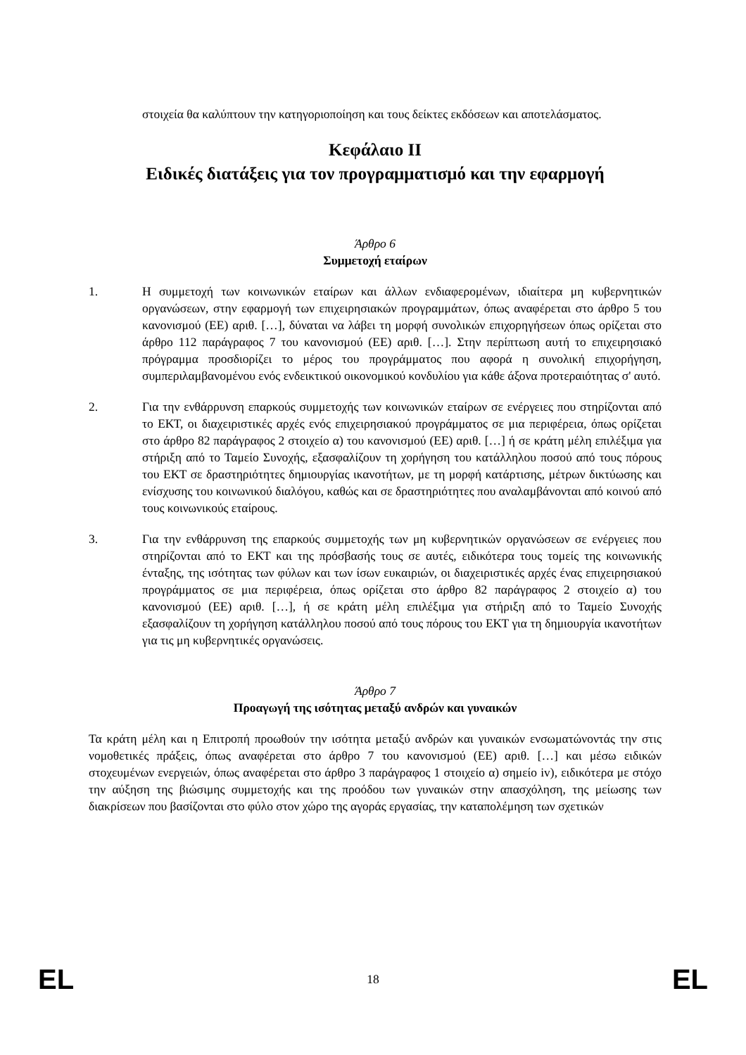στοιχεία θα καλύπτουν την κατηγοριοποίηση και τους δείκτες εκδόσεων και αποτελάσματος.
Κεφάλαιο II
Ειδικές διατάξεις για τον προγραμματισμό και την εφαρμογή
Άρθρο 6
Συμμετοχή εταίρων
1. Η συμμετοχή των κοινωνικών εταίρων και άλλων ενδιαφερομένων, ιδιαίτερα μη κυβερνητικών οργανώσεων, στην εφαρμογή των επιχειρησιακών προγραμμάτων, όπως αναφέρεται στο άρθρο 5 του κανονισμού (ΕΕ) αριθ. […], δύναται να λάβει τη μορφή συνολικών επιχορηγήσεων όπως ορίζεται στο άρθρο 112 παράγραφος 7 του κανονισμού (ΕΕ) αριθ. […]. Στην περίπτωση αυτή το επιχειρησιακό πρόγραμμα προσδιορίζει το μέρος του προγράμματος που αφορά η συνολική επιχορήγηση, συμπεριλαμβανομένου ενός ενδεικτικού οικονομικού κονδυλίου για κάθε άξονα προτεραιότητας σ' αυτό.
2. Για την ενθάρρυνση επαρκούς συμμετοχής των κοινωνικών εταίρων σε ενέργειες που στηρίζονται από το ΕΚΤ, οι διαχειριστικές αρχές ενός επιχειρησιακού προγράμματος σε μια περιφέρεια, όπως ορίζεται στο άρθρο 82 παράγραφος 2 στοιχείο α) του κανονισμού (ΕΕ) αριθ. […] ή σε κράτη μέλη επιλέξιμα για στήριξη από το Ταμείο Συνοχής, εξασφαλίζουν τη χορήγηση του κατάλληλου ποσού από τους πόρους του ΕΚΤ σε δραστηριότητες δημιουργίας ικανοτήτων, με τη μορφή κατάρτισης, μέτρων δικτύωσης και ενίσχυσης του κοινωνικού διαλόγου, καθώς και σε δραστηριότητες που αναλαμβάνονται από κοινού από τους κοινωνικούς εταίρους.
3. Για την ενθάρρυνση της επαρκούς συμμετοχής των μη κυβερνητικών οργανώσεων σε ενέργειες που στηρίζονται από το ΕΚΤ και της πρόσβασής τους σε αυτές, ειδικότερα τους τομείς της κοινωνικής ένταξης, της ισότητας των φύλων και των ίσων ευκαιριών, οι διαχειριστικές αρχές ένας επιχειρησιακού προγράμματος σε μια περιφέρεια, όπως ορίζεται στο άρθρο 82 παράγραφος 2 στοιχείο α) του κανονισμού (ΕΕ) αριθ. […], ή σε κράτη μέλη επιλέξιμα για στήριξη από το Ταμείο Συνοχής εξασφαλίζουν τη χορήγηση κατάλληλου ποσού από τους πόρους του ΕΚΤ για τη δημιουργία ικανοτήτων για τις μη κυβερνητικές οργανώσεις.
Άρθρο 7
Προαγωγή της ισότητας μεταξύ ανδρών και γυναικών
Τα κράτη μέλη και η Επιτροπή προωθούν την ισότητα μεταξύ ανδρών και γυναικών ενσωματώνοντάς την στις νομοθετικές πράξεις, όπως αναφέρεται στο άρθρο 7 του κανονισμού (ΕΕ) αριθ. […] και μέσω ειδικών στοχευμένων ενεργειών, όπως αναφέρεται στο άρθρο 3 παράγραφος 1 στοιχείο α) σημείο iv), ειδικότερα με στόχο την αύξηση της βιώσιμης συμμετοχής και της προόδου των γυναικών στην απασχόληση, της μείωσης των διακρίσεων που βασίζονται στο φύλο στον χώρο της αγοράς εργασίας, την καταπολέμηση των σχετικών
EL 18 EL